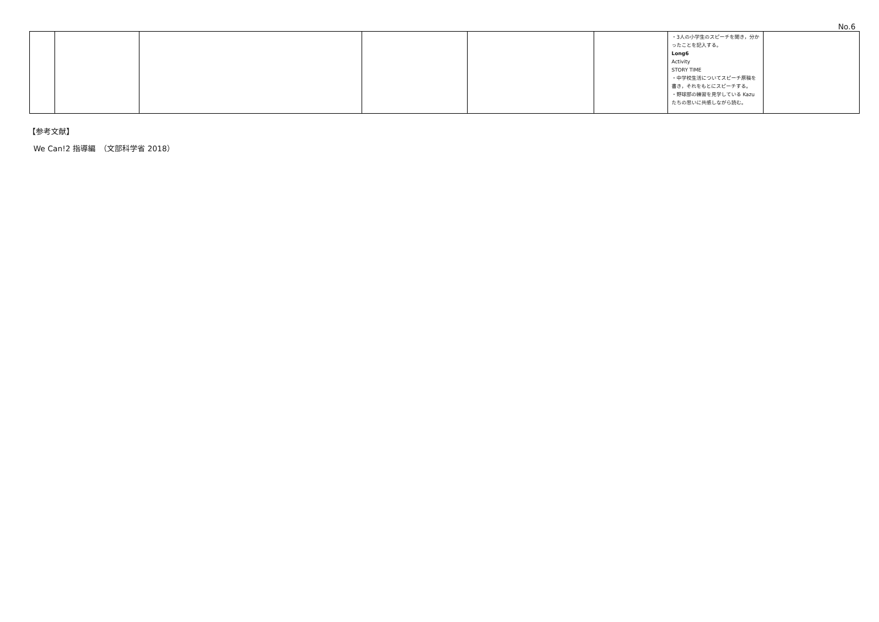No.6
| | | | | | | ・3人の小学生のスピーチを聞き，分かったことを記入する。 Long6 Activity STORY TIME ・中学校生活についてスピーチ原稿を書き，それをもとにスピーチする。 ・野球部の練習を見学している Kazu たちの思いに共感しながら読む。 | |
【参考文献】
We Can!2 指導編　（文部科学省 2018）